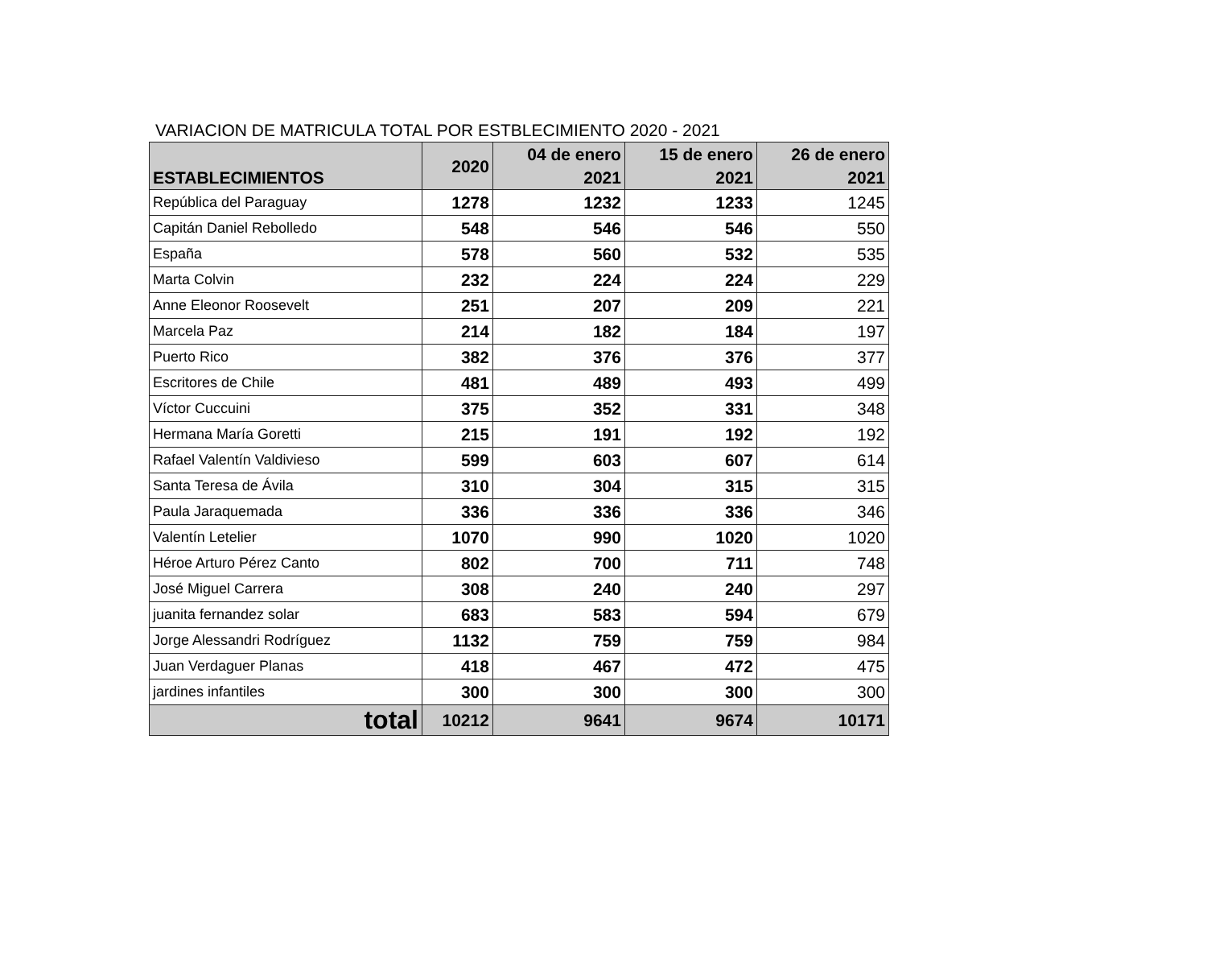VARIACION DE MATRICULA TOTAL POR ESTBLECIMIENTO 2020 - 2021
| ESTABLECIMIENTOS | 2020 | 04 de enero 2021 | 15 de enero 2021 | 26 de enero 2021 |
| --- | --- | --- | --- | --- |
| República del Paraguay | 1278 | 1232 | 1233 | 1245 |
| Capitán Daniel Rebolledo | 548 | 546 | 546 | 550 |
| España | 578 | 560 | 532 | 535 |
| Marta Colvin | 232 | 224 | 224 | 229 |
| Anne Eleonor Roosevelt | 251 | 207 | 209 | 221 |
| Marcela Paz | 214 | 182 | 184 | 197 |
| Puerto Rico | 382 | 376 | 376 | 377 |
| Escritores de Chile | 481 | 489 | 493 | 499 |
| Víctor Cuccuini | 375 | 352 | 331 | 348 |
| Hermana María Goretti | 215 | 191 | 192 | 192 |
| Rafael Valentín Valdivieso | 599 | 603 | 607 | 614 |
| Santa Teresa de Ávila | 310 | 304 | 315 | 315 |
| Paula Jaraquemada | 336 | 336 | 336 | 346 |
| Valentín Letelier | 1070 | 990 | 1020 | 1020 |
| Héroe Arturo Pérez Canto | 802 | 700 | 711 | 748 |
| José Miguel Carrera | 308 | 240 | 240 | 297 |
| juanita fernandez solar | 683 | 583 | 594 | 679 |
| Jorge Alessandri Rodríguez | 1132 | 759 | 759 | 984 |
| Juan Verdaguer Planas | 418 | 467 | 472 | 475 |
| jardines infantiles | 300 | 300 | 300 | 300 |
| total | 10212 | 9641 | 9674 | 10171 |